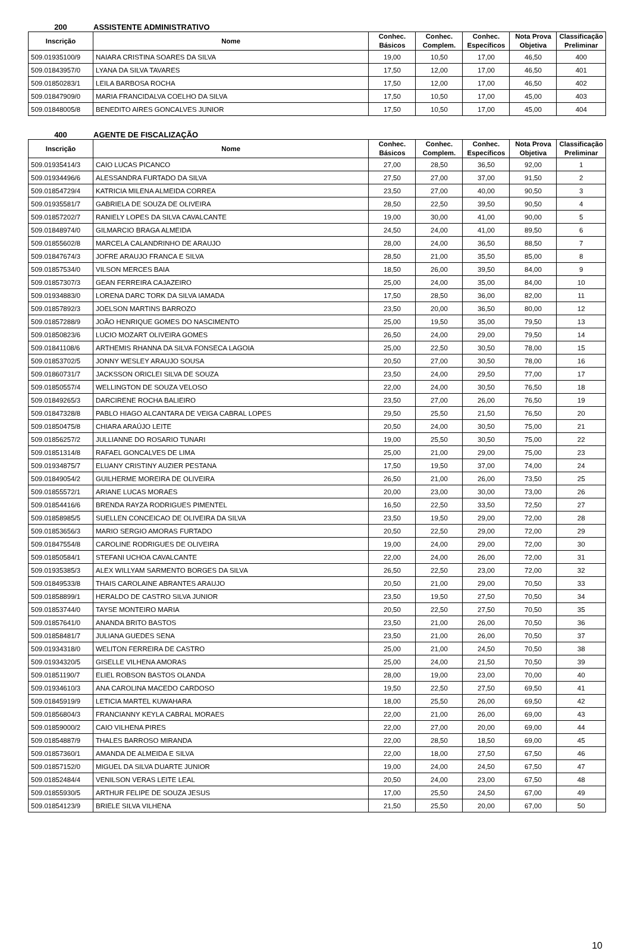200 ASSISTENTE ADMINISTRATIVO
| Inscrição | Nome | Conhec. Básicos | Conhec. Complem. | Conhec. Específicos | Nota Prova Objetiva | Classificação Preliminar |
| --- | --- | --- | --- | --- | --- | --- |
| 509.01935100/9 | NAIARA CRISTINA SOARES DA SILVA | 19,00 | 10,50 | 17,00 | 46,50 | 400 |
| 509.01843957/0 | LYANA DA SILVA TAVARES | 17,50 | 12,00 | 17,00 | 46,50 | 401 |
| 509.01850283/1 | LEILA BARBOSA ROCHA | 17,50 | 12,00 | 17,00 | 46,50 | 402 |
| 509.01847909/0 | MARIA FRANCIDALVA COELHO DA SILVA | 17,50 | 10,50 | 17,00 | 45,00 | 403 |
| 509.01848005/8 | BENEDITO AIRES GONCALVES JUNIOR | 17,50 | 10,50 | 17,00 | 45,00 | 404 |
400 AGENTE DE FISCALIZAÇÃO
| Inscrição | Nome | Conhec. Básicos | Conhec. Complem. | Conhec. Específicos | Nota Prova Objetiva | Classificação Preliminar |
| --- | --- | --- | --- | --- | --- | --- |
| 509.01935414/3 | CAIO LUCAS PICANCO | 27,00 | 28,50 | 36,50 | 92,00 | 1 |
| 509.01934496/6 | ALESSANDRA FURTADO DA SILVA | 27,50 | 27,00 | 37,00 | 91,50 | 2 |
| 509.01854729/4 | KATRICIA MILENA ALMEIDA CORREA | 23,50 | 27,00 | 40,00 | 90,50 | 3 |
| 509.01935581/7 | GABRIELA DE SOUZA DE OLIVEIRA | 28,50 | 22,50 | 39,50 | 90,50 | 4 |
| 509.01857202/7 | RANIELY LOPES DA SILVA CAVALCANTE | 19,00 | 30,00 | 41,00 | 90,00 | 5 |
| 509.01848974/0 | GILMARCIO BRAGA ALMEIDA | 24,50 | 24,00 | 41,00 | 89,50 | 6 |
| 509.01855602/8 | MARCELA CALANDRINHO DE ARAUJO | 28,00 | 24,00 | 36,50 | 88,50 | 7 |
| 509.01847674/3 | JOFRE ARAUJO FRANCA E SILVA | 28,50 | 21,00 | 35,50 | 85,00 | 8 |
| 509.01857534/0 | VILSON MERCES BAIA | 18,50 | 26,00 | 39,50 | 84,00 | 9 |
| 509.01857307/3 | GEAN FERREIRA CAJAZEIRO | 25,00 | 24,00 | 35,00 | 84,00 | 10 |
| 509.01934883/0 | LORENA DARC TORK DA SILVA IAMADA | 17,50 | 28,50 | 36,00 | 82,00 | 11 |
| 509.01857892/3 | JOELSON MARTINS BARROZO | 23,50 | 20,00 | 36,50 | 80,00 | 12 |
| 509.01857288/9 | JOÃO HENRIQUE GOMES DO NASCIMENTO | 25,00 | 19,50 | 35,00 | 79,50 | 13 |
| 509.01850823/6 | LUCIO MOZART OLIVEIRA GOMES | 26,50 | 24,00 | 29,00 | 79,50 | 14 |
| 509.01841108/6 | ARTHEMIS RHANNA DA SILVA FONSECA LAGOIA | 25,00 | 22,50 | 30,50 | 78,00 | 15 |
| 509.01853702/5 | JONNY WESLEY ARAUJO SOUSA | 20,50 | 27,00 | 30,50 | 78,00 | 16 |
| 509.01860731/7 | JACKSSON ORICLEI SILVA DE SOUZA | 23,50 | 24,00 | 29,50 | 77,00 | 17 |
| 509.01850557/4 | WELLINGTON DE SOUZA VELOSO | 22,00 | 24,00 | 30,50 | 76,50 | 18 |
| 509.01849265/3 | DARCIRENE ROCHA BALIEIRO | 23,50 | 27,00 | 26,00 | 76,50 | 19 |
| 509.01847328/8 | PABLO HIAGO ALCANTARA DE VEIGA CABRAL LOPES | 29,50 | 25,50 | 21,50 | 76,50 | 20 |
| 509.01850475/8 | CHIARA ARAÚJO LEITE | 20,50 | 24,00 | 30,50 | 75,00 | 21 |
| 509.01856257/2 | JULLIANNE DO ROSARIO TUNARI | 19,00 | 25,50 | 30,50 | 75,00 | 22 |
| 509.01851314/8 | RAFAEL GONCALVES DE LIMA | 25,00 | 21,00 | 29,00 | 75,00 | 23 |
| 509.01934875/7 | ELUANY CRISTINY AUZIER PESTANA | 17,50 | 19,50 | 37,00 | 74,00 | 24 |
| 509.01849054/2 | GUILHERME MOREIRA DE OLIVEIRA | 26,50 | 21,00 | 26,00 | 73,50 | 25 |
| 509.01855572/1 | ARIANE LUCAS MORAES | 20,00 | 23,00 | 30,00 | 73,00 | 26 |
| 509.01854416/6 | BRENDA RAYZA RODRIGUES PIMENTEL | 16,50 | 22,50 | 33,50 | 72,50 | 27 |
| 509.01858985/5 | SUELLEN CONCEICAO DE OLIVEIRA DA SILVA | 23,50 | 19,50 | 29,00 | 72,00 | 28 |
| 509.01853656/3 | MARIO SERGIO AMORAS FURTADO | 20,50 | 22,50 | 29,00 | 72,00 | 29 |
| 509.01847554/8 | CAROLINE RODRIGUES DE OLIVEIRA | 19,00 | 24,00 | 29,00 | 72,00 | 30 |
| 509.01850584/1 | STEFANI UCHOA CAVALCANTE | 22,00 | 24,00 | 26,00 | 72,00 | 31 |
| 509.01935385/3 | ALEX WILLYAM SARMENTO BORGES DA SILVA | 26,50 | 22,50 | 23,00 | 72,00 | 32 |
| 509.01849533/8 | THAIS CAROLAINE ABRANTES ARAUJO | 20,50 | 21,00 | 29,00 | 70,50 | 33 |
| 509.01858899/1 | HERALDO DE CASTRO SILVA JUNIOR | 23,50 | 19,50 | 27,50 | 70,50 | 34 |
| 509.01853744/0 | TAYSE MONTEIRO MARIA | 20,50 | 22,50 | 27,50 | 70,50 | 35 |
| 509.01857641/0 | ANANDA BRITO BASTOS | 23,50 | 21,00 | 26,00 | 70,50 | 36 |
| 509.01858481/7 | JULIANA GUEDES SENA | 23,50 | 21,00 | 26,00 | 70,50 | 37 |
| 509.01934318/0 | WELITON FERREIRA DE CASTRO | 25,00 | 21,00 | 24,50 | 70,50 | 38 |
| 509.01934320/5 | GISELLE VILHENA AMORAS | 25,00 | 24,00 | 21,50 | 70,50 | 39 |
| 509.01851190/7 | ELIEL ROBSON BASTOS OLANDA | 28,00 | 19,00 | 23,00 | 70,00 | 40 |
| 509.01934610/3 | ANA CAROLINA MACEDO CARDOSO | 19,50 | 22,50 | 27,50 | 69,50 | 41 |
| 509.01845919/9 | LETICIA MARTEL KUWAHARA | 18,00 | 25,50 | 26,00 | 69,50 | 42 |
| 509.01856804/3 | FRANCIANNY KEYLA CABRAL MORAES | 22,00 | 21,00 | 26,00 | 69,00 | 43 |
| 509.01859000/2 | CAIO VILHENA PIRES | 22,00 | 27,00 | 20,00 | 69,00 | 44 |
| 509.01854887/9 | THALES BARROSO MIRANDA | 22,00 | 28,50 | 18,50 | 69,00 | 45 |
| 509.01857360/1 | AMANDA DE ALMEIDA E SILVA | 22,00 | 18,00 | 27,50 | 67,50 | 46 |
| 509.01857152/0 | MIGUEL DA SILVA DUARTE JUNIOR | 19,00 | 24,00 | 24,50 | 67,50 | 47 |
| 509.01852484/4 | VENILSON VERAS LEITE LEAL | 20,50 | 24,00 | 23,00 | 67,50 | 48 |
| 509.01855930/5 | ARTHUR FELIPE DE SOUZA JESUS | 17,00 | 25,50 | 24,50 | 67,00 | 49 |
| 509.01854123/9 | BRIELE SILVA VILHENA | 21,50 | 25,50 | 20,00 | 67,00 | 50 |
10